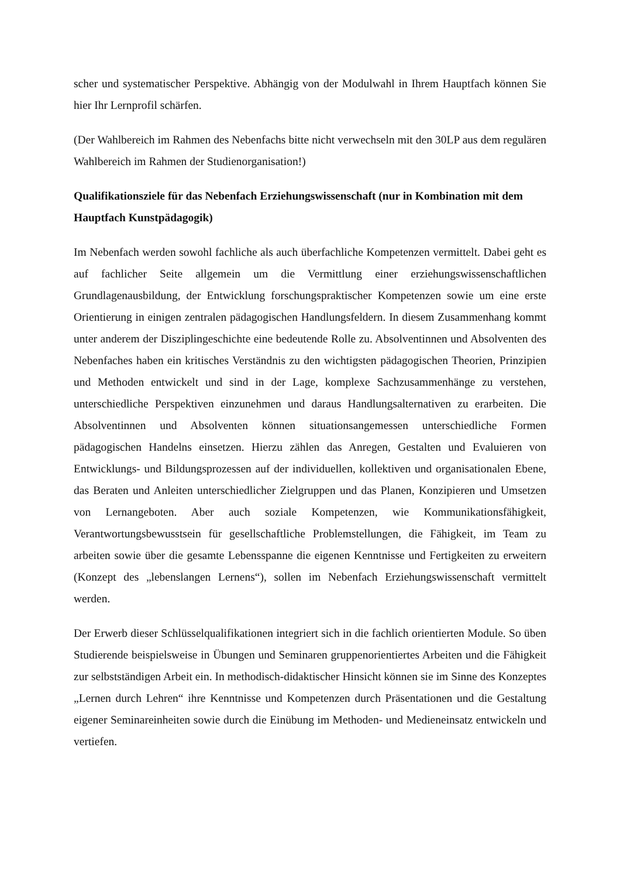scher und systematischer Perspektive. Abhängig von der Modulwahl in Ihrem Hauptfach können Sie hier Ihr Lernprofil schärfen.
(Der Wahlbereich im Rahmen des Nebenfachs bitte nicht verwechseln mit den 30LP aus dem regulären Wahlbereich im Rahmen der Studienorganisation!)
Qualifikationsziele für das Nebenfach Erziehungswissenschaft (nur in Kombination mit dem Hauptfach Kunstpädagogik)
Im Nebenfach werden sowohl fachliche als auch überfachliche Kompetenzen vermittelt. Dabei geht es auf fachlicher Seite allgemein um die Vermittlung einer erziehungswissenschaftlichen Grundlagenausbildung, der Entwicklung forschungspraktischer Kompetenzen sowie um eine erste Orientierung in einigen zentralen pädagogischen Handlungsfeldern. In diesem Zusammenhang kommt unter anderem der Disziplingeschichte eine bedeutende Rolle zu. Absolventinnen und Absolventen des Nebenfaches haben ein kritisches Verständnis zu den wichtigsten pädagogischen Theorien, Prinzipien und Methoden entwickelt und sind in der Lage, komplexe Sachzusammenhänge zu verstehen, unterschiedliche Perspektiven einzunehmen und daraus Handlungsalternativen zu erarbeiten. Die Absolventinnen und Absolventen können situationsangemessen unterschiedliche Formen pädagogischen Handelns einsetzen. Hierzu zählen das Anregen, Gestalten und Evaluieren von Entwicklungs- und Bildungsprozessen auf der individuellen, kollektiven und organisationalen Ebene, das Beraten und Anleiten unterschiedlicher Zielgruppen und das Planen, Konzipieren und Umsetzen von Lernangeboten. Aber auch soziale Kompetenzen, wie Kommunikationsfähigkeit, Verantwortungsbewusstsein für gesellschaftliche Problemstellungen, die Fähigkeit, im Team zu arbeiten sowie über die gesamte Lebensspanne die eigenen Kenntnisse und Fertigkeiten zu erweitern (Konzept des „lebenslangen Lernens“), sollen im Nebenfach Erziehungswissenschaft vermittelt werden.
Der Erwerb dieser Schlüsselqualifikationen integriert sich in die fachlich orientierten Module. So üben Studierende beispielsweise in Übungen und Seminaren gruppenorientiertes Arbeiten und die Fähigkeit zur selbstständigen Arbeit ein. In methodisch-didaktischer Hinsicht können sie im Sinne des Konzeptes „Lernen durch Lehren“ ihre Kenntnisse und Kompetenzen durch Präsentationen und die Gestaltung eigener Seminareinheiten sowie durch die Einübung im Methoden- und Medieneinsatz entwickeln und vertiefen.